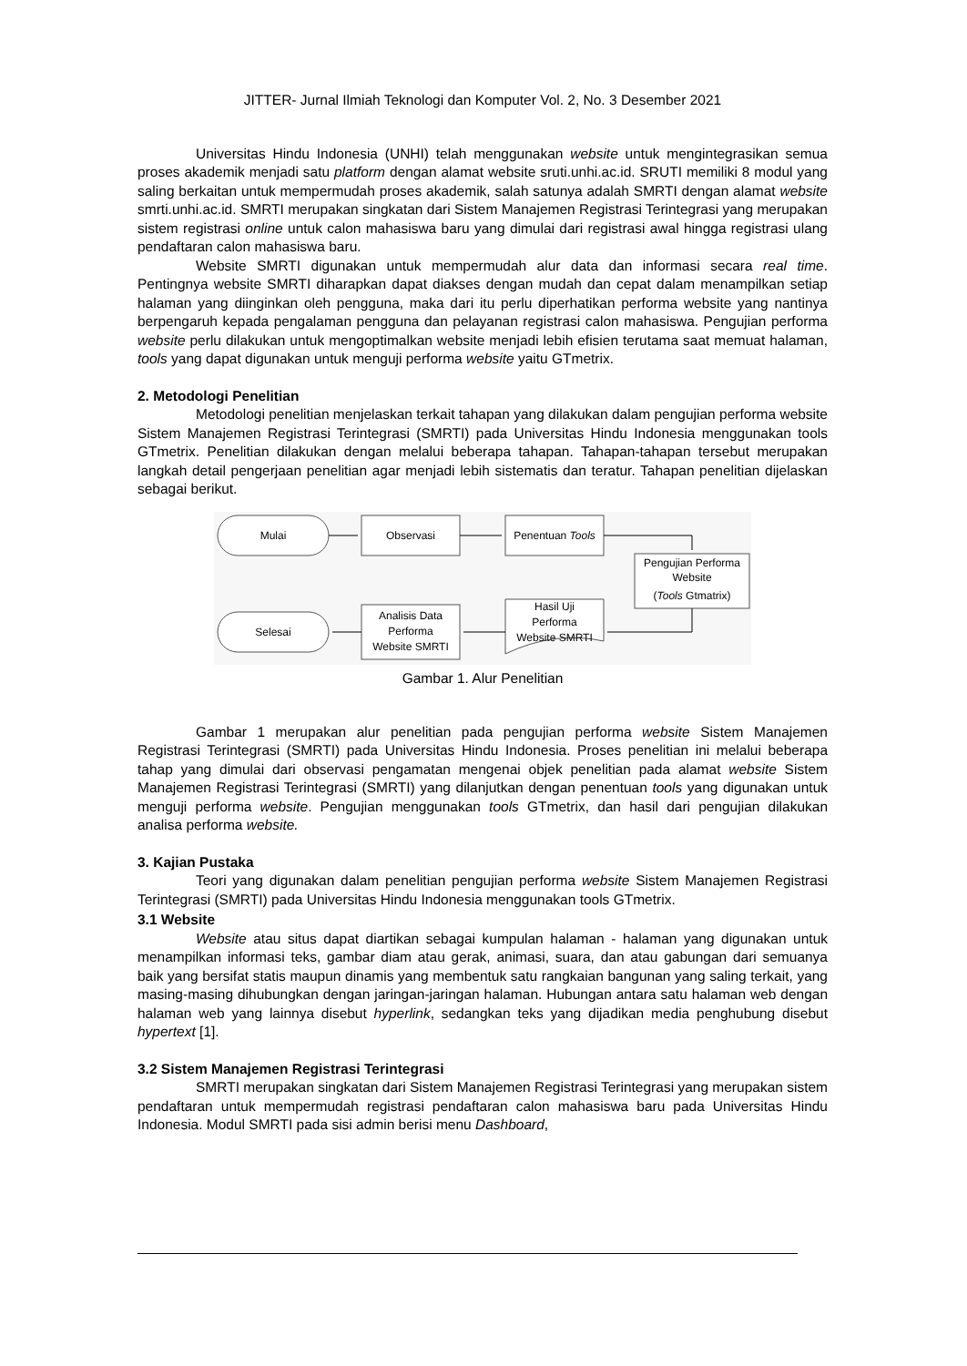JITTER- Jurnal Ilmiah Teknologi dan Komputer Vol. 2, No. 3 Desember 2021
Universitas Hindu Indonesia (UNHI) telah menggunakan website untuk mengintegrasikan semua proses akademik menjadi satu platform dengan alamat website sruti.unhi.ac.id. SRUTI memiliki 8 modul yang saling berkaitan untuk mempermudah proses akademik, salah satunya adalah SMRTI dengan alamat website smrti.unhi.ac.id. SMRTI merupakan singkatan dari Sistem Manajemen Registrasi Terintegrasi yang merupakan sistem registrasi online untuk calon mahasiswa baru yang dimulai dari registrasi awal hingga registrasi ulang pendaftaran calon mahasiswa baru.
Website SMRTI digunakan untuk mempermudah alur data dan informasi secara real time. Pentingnya website SMRTI diharapkan dapat diakses dengan mudah dan cepat dalam menampilkan setiap halaman yang diinginkan oleh pengguna, maka dari itu perlu diperhatikan performa website yang nantinya berpengaruh kepada pengalaman pengguna dan pelayanan registrasi calon mahasiswa. Pengujian performa website perlu dilakukan untuk mengoptimalkan website menjadi lebih efisien terutama saat memuat halaman, tools yang dapat digunakan untuk menguji performa website yaitu GTmetrix.
2. Metodologi Penelitian
Metodologi penelitian menjelaskan terkait tahapan yang dilakukan dalam pengujian performa website Sistem Manajemen Registrasi Terintegrasi (SMRTI) pada Universitas Hindu Indonesia menggunakan tools GTmetrix. Penelitian dilakukan dengan melalui beberapa tahapan. Tahapan-tahapan tersebut merupakan langkah detail pengerjaan penelitian agar menjadi lebih sistematis dan teratur. Tahapan penelitian dijelaskan sebagai berikut.
Mulai
Observasi
Penentuan Tools
Pengujian Performa
Website
(Tools Gtmatrix)
Hasil Uji
Performa
Website SMRTI
Analisis Data
Performa
Website SMRTI
Selesai
Gambar 1. Alur Penelitian
Gambar 1 merupakan alur penelitian pada pengujian performa website Sistem Manajemen Registrasi Terintegrasi (SMRTI) pada Universitas Hindu Indonesia. Proses penelitian ini melalui beberapa tahap yang dimulai dari observasi pengamatan mengenai objek penelitian pada alamat website Sistem Manajemen Registrasi Terintegrasi (SMRTI) yang dilanjutkan dengan penentuan tools yang digunakan untuk menguji performa website. Pengujian menggunakan tools GTmetrix, dan hasil dari pengujian dilakukan analisa performa website.
3. Kajian Pustaka
Teori yang digunakan dalam penelitian pengujian performa website Sistem Manajemen Registrasi Terintegrasi (SMRTI) pada Universitas Hindu Indonesia menggunakan tools GTmetrix.
3.1 Website
Website atau situs dapat diartikan sebagai kumpulan halaman - halaman yang digunakan untuk menampilkan informasi teks, gambar diam atau gerak, animasi, suara, dan atau gabungan dari semuanya baik yang bersifat statis maupun dinamis yang membentuk satu rangkaian bangunan yang saling terkait, yang masing-masing dihubungkan dengan jaringan-jaringan halaman. Hubungan antara satu halaman web dengan halaman web yang lainnya disebut hyperlink, sedangkan teks yang dijadikan media penghubung disebut hypertext [1].
3.2 Sistem Manajemen Registrasi Terintegrasi
SMRTI merupakan singkatan dari Sistem Manajemen Registrasi Terintegrasi yang merupakan sistem pendaftaran untuk mempermudah registrasi pendaftaran calon mahasiswa baru pada Universitas Hindu Indonesia. Modul SMRTI pada sisi admin berisi menu Dashboard,